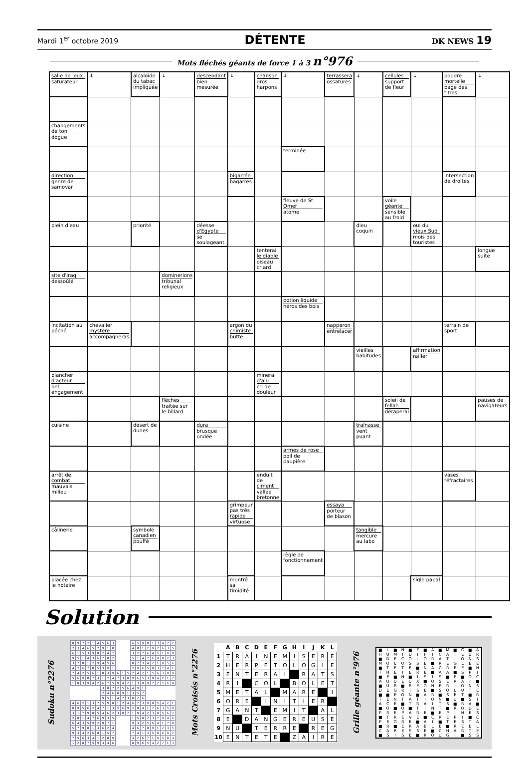Mardi 1<sup>er</sup> octobre 2019 DÉTENTE DK NEWS 19
Mots fléchés géants de force 1 à 3 n°976
| salle de jeux saturateur | ↓ | alcaloïde du tabac impliquée | ↓ | descendant bien mesurée | ↓ | chanson gros harpons | ↓ | terrassera ossatures | ↓ | cellules support de fleur | ↓ | poudre mortelle page des titres | ↓ |
| changements de ton dogue | | | | | | | | | | | | | |
| | | | | | | | terminée | | | | | | |
| direction genre de samovar | | | | | bigarrée bagarres | | | | | | | intersection de droites | |
| | | | | | | | fleuve de St Omer atome | | | voile géante sensible au froid | | | |
| plein d'eau | | priorité | | déesse d'Egypte se soulageant | | | | | dieu coquin | | oui du vieux Sud mois des touristes | | |
| | | | | | | tenterai le diable oiseau criard | | | | | | | longue suite |
| site d'Iraq dessoûlé | | | dominerions tribunal religieux | | | | | | | | | | |
| | | | | | | | potion liquide héros des bois | | | | | | |
| incitation au péché | chevalier mystère accompagneras | | | | argon du chimiste butte | | | napperon entrelacer | | | | terrain de sport | |
| | | | | | | | | | vieilles habitudes | | affirmation railler | | |
| plancher d'acteur bel engagement | | | | | | minerai d'alu cri de douleur | | | | | | | |
| | | | flèches traitée sur le billard | | | | | | | soleil de fellah déraperai | | | pauses de navigateurs |
| cuisine | | désert de dunes | | dura brusque ondée | | | | | traînasse vent puant | | | | |
| | | | | | | | armes de rose poil de paupière | | | | | | |
| arrêt de combat mauvais milieu | | | | | | enduit de ciment vallée bretonne | | | | | | vases réfractaires | |
| | | | | | grimpeur pas très rapide virtuose | | | essaya porteur de blason | | | | | |
| câlinerie | | symbole canadien pouffé | | | | | | | tangible mercure au labo | | | | |
| | | | | | | | règle de fonctionnement | | | | | | |
| placée chez le notaire | | | | | montré sa timidité | | | | | | sigle papal | | |
Solution
Sudoku n°2276
| 8 | 9 | 7 | 2 | 1 | 4 | 5 | 6 | 3 | | | | 6 | 5 | 9 | 8 | 1 | 3 | 4 | 7 | 2 |
| 2 | 3 | 4 | 6 | 5 | 7 | 9 | 1 | 8 | | | | 4 | 8 | 1 | 2 | 9 | 7 | 6 | 3 | 5 |
| 6 | 1 | 5 | 3 | 9 | 8 | 2 | 4 | 7 | | | | 3 | 2 | 7 | 6 | 4 | 5 | 1 | 9 | 8 |
| 9 | 5 | 1 | 4 | 3 | 6 | 7 | 8 | 2 | | | | 5 | 1 | 4 | 7 | 6 | 9 | 8 | 2 | 3 |
| 3 | 7 | 8 | 1 | 2 | 9 | 4 | 5 | 6 | | | | 8 | 7 | 3 | 4 | 2 | 1 | 9 | 5 | 6 |
| 4 | 2 | 6 | 7 | 8 | 5 | 3 | 9 | 1 | | | | 2 | 9 | 6 | 5 | 8 | 3 | 7 | 4 | 1 |
| 7 | 4 | 2 | 5 | 6 | 1 | 8 | 3 | 9 | 6 | 1 | 5 | 7 | 4 | 2 | 1 | 5 | 6 | 3 | 8 | 9 |
| 5 | 6 | 9 | 8 | 7 | 3 | 1 | 2 | 4 | 7 | 3 | 8 | 9 | 6 | 5 | 3 | 8 | 4 | 2 | 1 | 7 |
| 1 | 8 | 3 | 9 | 4 | 2 | 6 | 7 | 5 | 9 | 4 | 2 | 1 | 3 | 8 | 9 | 7 | 2 | 5 | 6 | 4 |
| | | | | | | 3 | 8 | 7 | 2 | 5 | 6 | 4 | 9 | 1 | | | | | | |
| | | | | | | 2 | 4 | 6 | 8 | 9 | 1 | 3 | 5 | 7 | | | | | | |
| | | | | | | 9 | 5 | 1 | 4 | 7 | 3 | 8 | 2 | 6 | | | | | | |
| 4 | 6 | 2 | 1 | 3 | 7 | 5 | 9 | 8 | 1 | 2 | 4 | 6 | 7 | 3 | 9 | 8 | 5 | 4 | 2 | 1 |
| 8 | 9 | 5 | 6 | 2 | 4 | 7 | 1 | 3 | 5 | 6 | 9 | 2 | 8 | 4 | 1 | 7 | 6 | 3 | 5 | 9 |
| 3 | 1 | 7 | 9 | 8 | 5 | 4 | 6 | 2 | 3 | 8 | 7 | 1 | 9 | 4 | 2 | 3 | 8 | 5 | 6 | 7 |
| 2 | 8 | 1 | 4 | 7 | 6 | 9 | 3 | 5 | | | | 1 | 5 | 8 | 2 | 3 | 7 | 9 | 4 | 6 |
| 6 | 4 | 3 | 5 | 9 | 2 | 8 | 7 | 1 | | | | 9 | 3 | 2 | 5 | 6 | 4 | 1 | 7 | 8 |
| 5 | 7 | 9 | 8 | 1 | 3 | 6 | 2 | 4 | | | | 4 | 6 | 7 | 8 | 9 | 1 | 2 | 3 | 5 |
| 9 | 3 | 4 | 2 | 6 | 8 | 1 | 5 | 7 | | | | 7 | 4 | 1 | 3 | 5 | 8 | 6 | 9 | 2 |
| 7 | 5 | 6 | 3 | 4 | 1 | 2 | 8 | 9 | | | | 3 | 2 | 6 | 7 | 1 | 9 | 5 | 8 | 4 |
| 1 | 2 | 8 | 7 | 5 | 9 | 3 | 4 | 6 | | | | 8 | 9 | 6 | 5 | 4 | 2 | 7 | 1 | 3 |
Mots Croisés n°2276
| | A | B | C | D | E | F | G | H | I | J | K | L |
| --- | --- | --- | --- | --- | --- | --- | --- | --- | --- | --- | --- | --- |
| 1 | T | R | A | I | N | E | M | I | S | E | R | E |
| 2 | H | E | R | P | E | T | O | L | O | G | I | E |
| 3 | E | N | T | E | R | A | I | | R | A | T | S |
| 4 | R | I | | C | O | L | | B | O | L | E | T |
| 5 | M | E | T | A | L | | M | A | R | E | | I |
| 6 | O | R | E | | I | N | I | T | I | E | R | |
| 7 | G | A | N | T | | E | M | I | T | | A | L |
| 8 | E | | D | A | N | G | E | R | E | U | S | E |
| 9 | N | U | | T | E | R | R | E | | R | E | G |
| 10 | E | N | T | E | T | E | | Z | A | I | R | E |
Grille géante n°976
| ■ | L | ■ | N | ■ | F | ■ | A | ■ | M | ■ | G | ■ | A |
| H | U | M | I | D | I | F | I | C | A | T | E | U | R |
| ■ | D | E | C | O | L | O | R | A | T | I | O | N | S |
| M | O | L | O | S | S | E | ■ | R | E | G | L | E | E |
| ■ | T | E | T | E | ■ | N | A | C | R | E | E | ■ | N |
| T | H | E | I | E | R | E | ■ | A | A | ■ | S | P | I |
| ■ | E | ■ | N | ■ | I | S | I | S | ■ | F | ■ | O | C |
| A | Q | U | E | U | X | ■ | O | S | E | R | A | I | ■ |
| ■ | U | R | ■ | R | E | G | N | E | R | I | O | N | S |
| D | E | G | R | I | S | E | ■ | S | O | L | U | T | E |
| ■ | ■ | E | O | N | ■ | A | R | ■ | S | E | T | ■ | R |
| T | E | N | T | A | T | I | O | N | ■ | U | ■ | S | I |
| A | C | E | ■ | T | R | A | I | T | S | ■ | R | A | ■ |
| ■ | O | ■ | O | ■ | T | I | N | T | ■ | R | O | D | E |
| P | R | E | P | A | R | E | ■ | E | P | I | N | E | S |
| ■ | T | R | E | V | E | ■ | C | R | E | P | I | ■ | C |
| P | E | G | R | E | ■ | A | I | ■ | T | E | S | T | A |
| ■ | R | ■ | E | R | A | B | L | E | ■ | R | E | E | L |
| C | A | R | E | S | S | E | ■ | C | H | A | R | T | E |
| ■ | S | I | S | E | ■ | R | O | U | G | I | ■ | S | S |